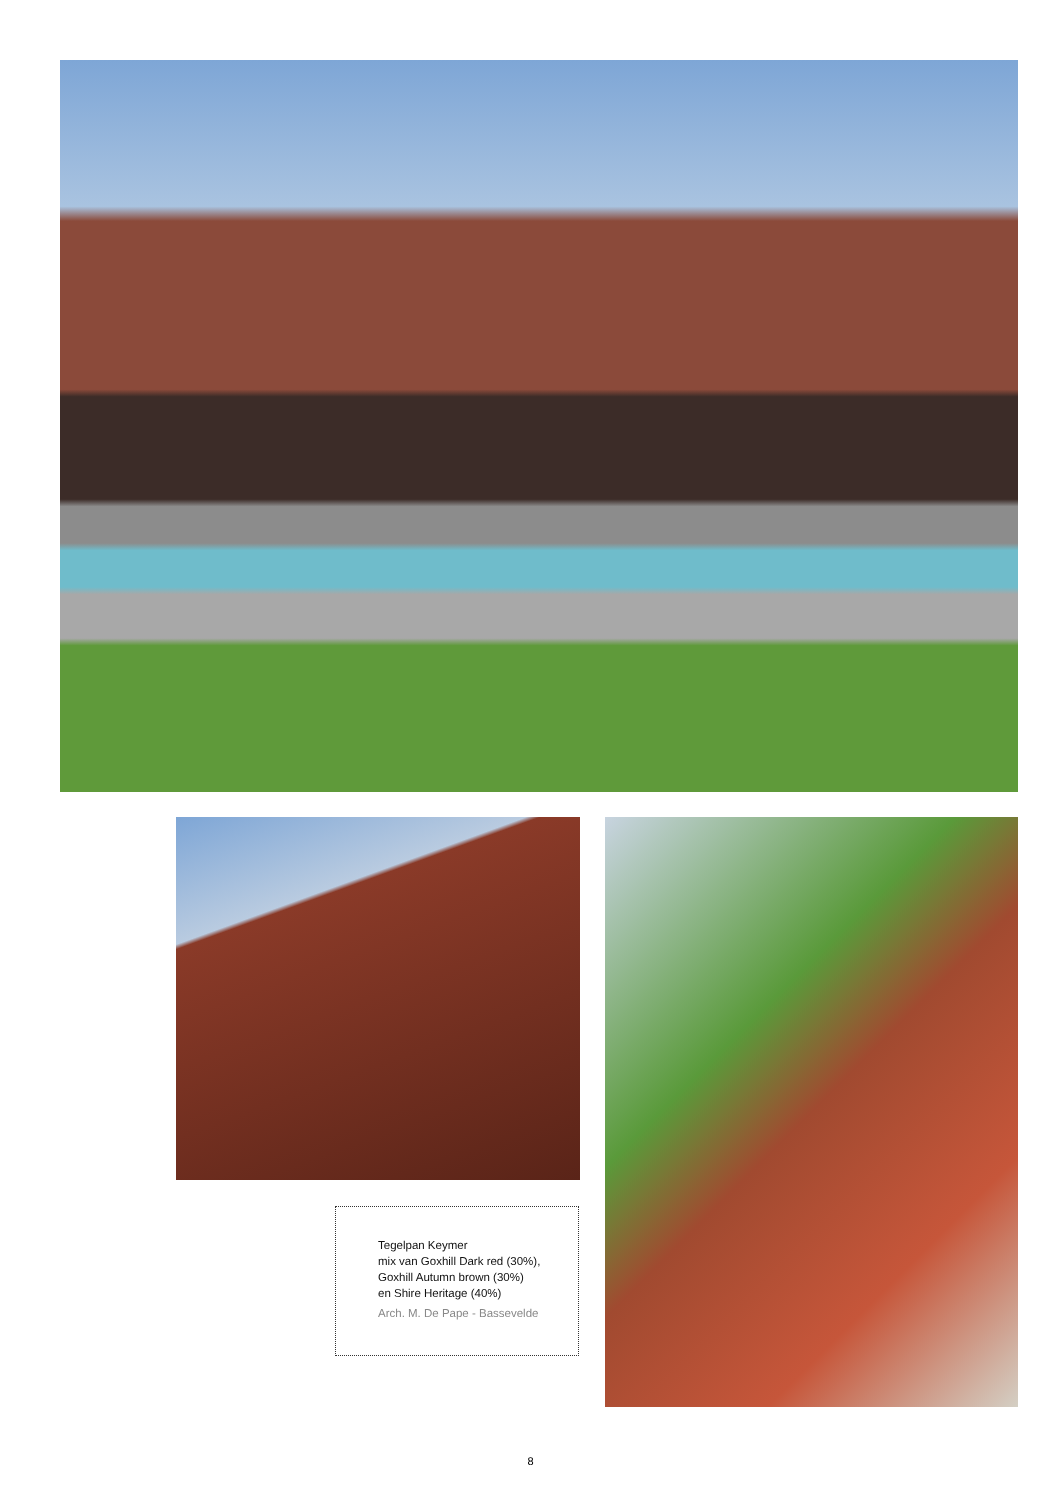Tegelpan Keymer
mix van Goxhill Dark red (30%),
Goxhill Autumn brown (30%)
en Shire Heritage (40%)
Arch. M. De Pape - Bassevelde
8